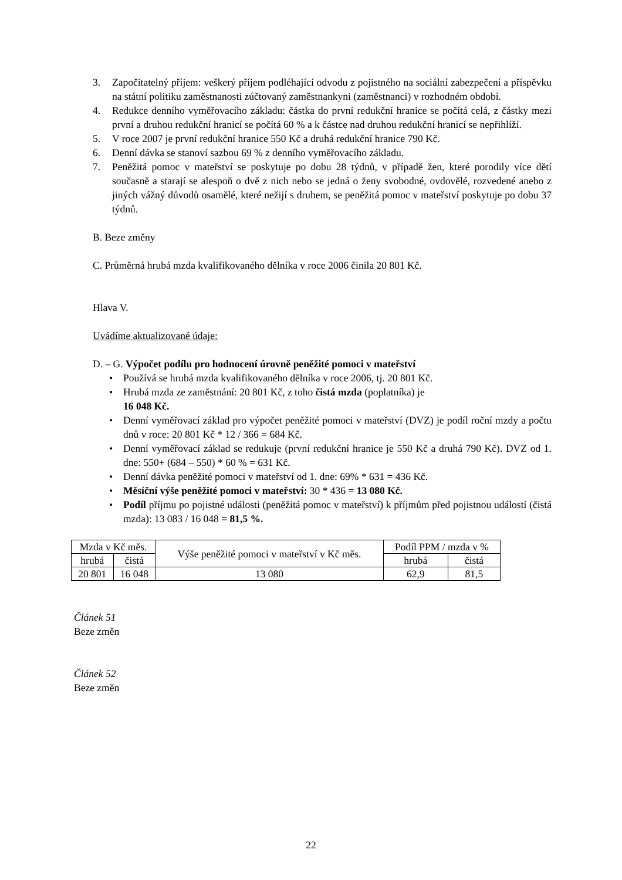3. Započitatelný příjem: veškerý příjem podléhající odvodu z pojistného na sociální zabezpečení a příspěvku na státní politiku zaměstnanosti zúčtovaný zaměstnankyni (zaměstnanci) v rozhodném období.
4. Redukce denního vyměřovacího základu: částka do první redukční hranice se počítá celá, z částky mezi první a druhou redukční hranicí se počítá 60 % a k částce nad druhou redukční hranicí se nepřihlíží.
5. V roce 2007 je první redukční hranice 550 Kč a druhá redukční hranice 790 Kč.
6. Denní dávka se stanoví sazbou 69 % z denního vyměřovacího základu.
7. Peněžitá pomoc v mateřství se poskytuje po dobu 28 týdnů, v případě žen, které porodily více dětí současně a starají se alespoň o dvě z nich nebo se jedná o ženy svobodné, ovdovělé, rozvedené anebo z jiných vážný důvodů osamělé, které nežijí s druhem, se peněžitá pomoc v mateřství poskytuje po dobu 37 týdnů.
B. Beze změny
C. Průměrná hrubá mzda kvalifikovaného dělníka v roce 2006 činila 20 801 Kč.
Hlava V.
Uvádíme aktualizované údaje:
D. – G. Výpočet podílu pro hodnocení úrovně peněžité pomoci v mateřství
• Používá se hrubá mzda kvalifikovaného dělníka v roce 2006, tj. 20 801 Kč.
• Hrubá mzda ze zaměstnání: 20 801 Kč, z toho čistá mzda (poplatníka) je
16 048 Kč.
• Denní vyměřovací základ pro výpočet peněžité pomoci v mateřství (DVZ) je podíl roční mzdy a počtu dnů v roce: 20 801 Kč * 12 / 366 = 684 Kč.
• Denní vyměřovací základ se redukuje (první redukční hranice je 550 Kč a druhá 790 Kč). DVZ od 1. dne: 550+ (684 – 550) * 60 % = 631 Kč.
• Denní dávka peněžité pomoci v mateřství od 1. dne: 69% * 631 = 436 Kč.
• Měsíční výše peněžité pomoci v mateřství: 30 * 436 = 13 080 Kč.
• Podíl příjmu po pojistné události (peněžitá pomoc v mateřství) k příjmům před pojistnou událostí (čistá mzda): 13 083 / 16 048 = 81,5 %.
| Mzda v Kč měs. | | Výše peněžité pomoci v mateřství v Kč měs. | Podíl PPM / mzda v % | |
| hrubá | čistá | | hrubá | čistá |
| 20 801 | 16 048 | 13 080 | 62,9 | 81,5 |
Článek 51
Beze změn
Článek 52
Beze změn
22